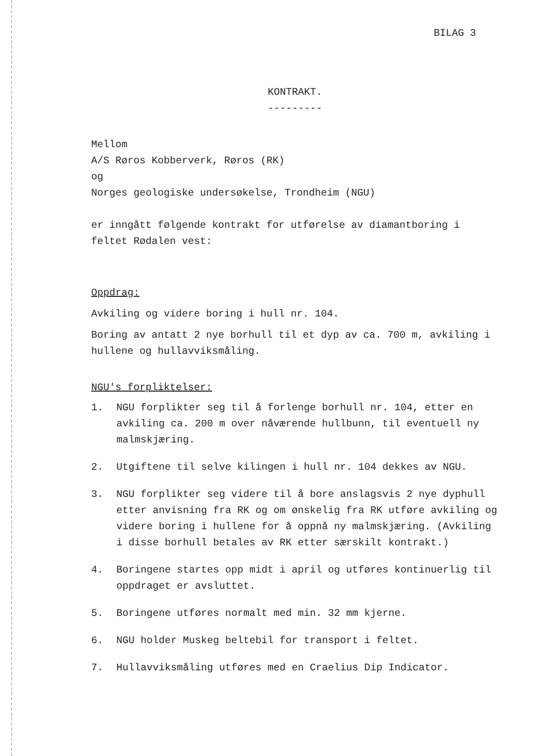BILAG 3
KONTRAKT.
---------
Mellom
A/S Røros Kobberverk, Røros (RK)
og
Norges geologiske undersøkelse, Trondheim (NGU)
er inngått følgende kontrakt for utførelse av diamantboring i feltet Rødalen vest:
Oppdrag:
Avkiling og videre boring i hull nr. 104.
Boring av antatt 2 nye borhull til et dyp av ca. 700 m, avkiling i hullene og hullavviksmåling.
NGU's forpliktelser:
1. NGU forplikter seg til å forlenge borhull nr. 104, etter en avkiling ca. 200 m over nåværende hullbunn, til eventuell ny malmskjæring.
2. Utgiftene til selve kilingen i hull nr. 104 dekkes av NGU.
3. NGU forplikter seg videre til å bore anslagsvis 2 nye dyphull etter anvisning fra RK og om ønskelig fra RK utføre avkiling og videre boring i hullene for å oppnå ny malmskjæring. (Avkiling i disse borhull betales av RK etter særskilt kontrakt.)
4. Boringene startes opp midt i april og utføres kontinuerlig til oppdraget er avsluttet.
5. Boringene utføres normalt med min. 32 mm kjerne.
6. NGU holder Muskeg beltebil for transport i feltet.
7. Hullavviksmåling utføres med en Craelius Dip Indicator.